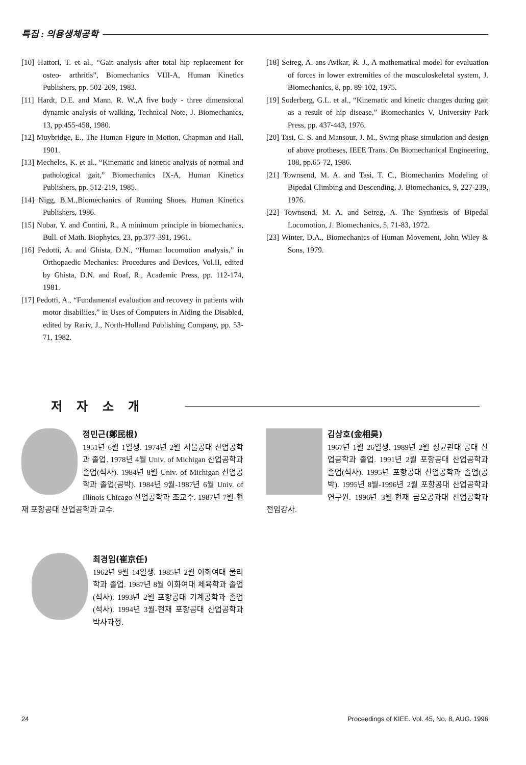특집 : 의용생체공학
[10] Hattori, T. et al., “Gait analysis after total hip replacement for osteo- arthritis”, Biomechanics VIII-A, Human Kinetics Publishers, pp. 502-209, 1983.
[11] Hardt, D.E. and Mann, R. W.,A five body - three dimensional dynamic analysis of walking, Technical Note, J. Biomechanics, 13, pp.455-458, 1980.
[12] Muybridge, E., The Human Figure in Motion, Chapman and Hall, 1901.
[13] Mecheles, K. et al., “Kinematic and kinetic analysis of normal and pathological gait,” Biomechanics IX-A, Human Kinetics Publishers, pp. 512-219, 1985.
[14] Nigg, B.M.,Biomechanics of Running Shoes, Human Kinetics Publishers, 1986.
[15] Nubar, Y. and Contini, R., A minimum principle in biomechanics, Bull. of Math. Biophyics, 23, pp.377-391, 1961.
[16] Pedotti, A. and Ghista, D.N., “Human locomotion analysis,” in Orthopaedic Mechanics: Procedures and Devices, Vol.II, edited by Ghista, D.N. and Roaf, R., Academic Press, pp. 112-174, 1981.
[17] Pedotti, A., “Fundamental evaluation and recovery in patients with motor disabiliies,” in Uses of Computers in Aiding the Disabled, edited by Rariv, J., North-Holland Publishing Company, pp. 53-71, 1982.
[18] Seireg, A. ans Avikar, R. J., A mathematical model for evaluation of forces in lower extremities of the musculoskeletal system, J. Biomechanics, 8, pp. 89-102, 1975.
[19] Soderberg, G.L. et al., “Kinematic and kinetic changes during gait as a result of hip disease,” Biomechanics V, University Park Press, pp. 437-443, 1976.
[20] Tasi, C. S. and Mansour, J. M., Swing phase simulation and design of above protheses, IEEE Trans. On Biomechanical Engineering, 108, pp.65-72, 1986.
[21] Townsend, M. A. and Tasi, T. C., Biomechanics Modeling of Bipedal Climbing and Descending, J. Biomechanics, 9, 227-239, 1976.
[22] Townsend, M. A. and Seireg, A. The Synthesis of Bipedal Locomotion, J. Biomechanics, 5, 71-83, 1972.
[23] Winter, D.A., Biomechanics of Human Movement, John Wiley & Sons, 1979.
저 자 소 개
정민근(鄭民根)
1951년 6월 1일생. 1974년 2월 서울공대 산업공학과 졸업. 1978년 4월 Univ. of Michigan 산업공학과 졸업(석사). 1984년 8월 Univ. of Michigan 산업공학과 졸업(공박). 1984년 9월-1987년 6월 Univ. of Illinois Chicago 산업공학과 조교수. 1987년 7월-현재 포항공대 산업공학과 교수.
김상호(金相昊)
1967년 1월 26일생. 1989년 2월 성균관대 공대 산업공학과 졸업. 1991년 2월 포항공대 산업공학과 졸업(석사). 1995년 포항공대 산업공학과 졸업(공박). 1995년 8월-1996년 2월 포항공대 산업공학과 연구원. 1996년 3월-현재 금오공과대 산업공학과 전임강사.
최경임(崔京任)
1962년 9월 14일생. 1985년 2월 이화여대 물리학과 졸업. 1987년 8월 이화여대 체육학과 졸업(석사). 1993년 2월 포항공대 기계공학과 졸업(석사). 1994년 3월-현재 포항공대 산업공학과 박사과정.
24 Proceedings of KIEE. Vol. 45, No. 8, AUG. 1996